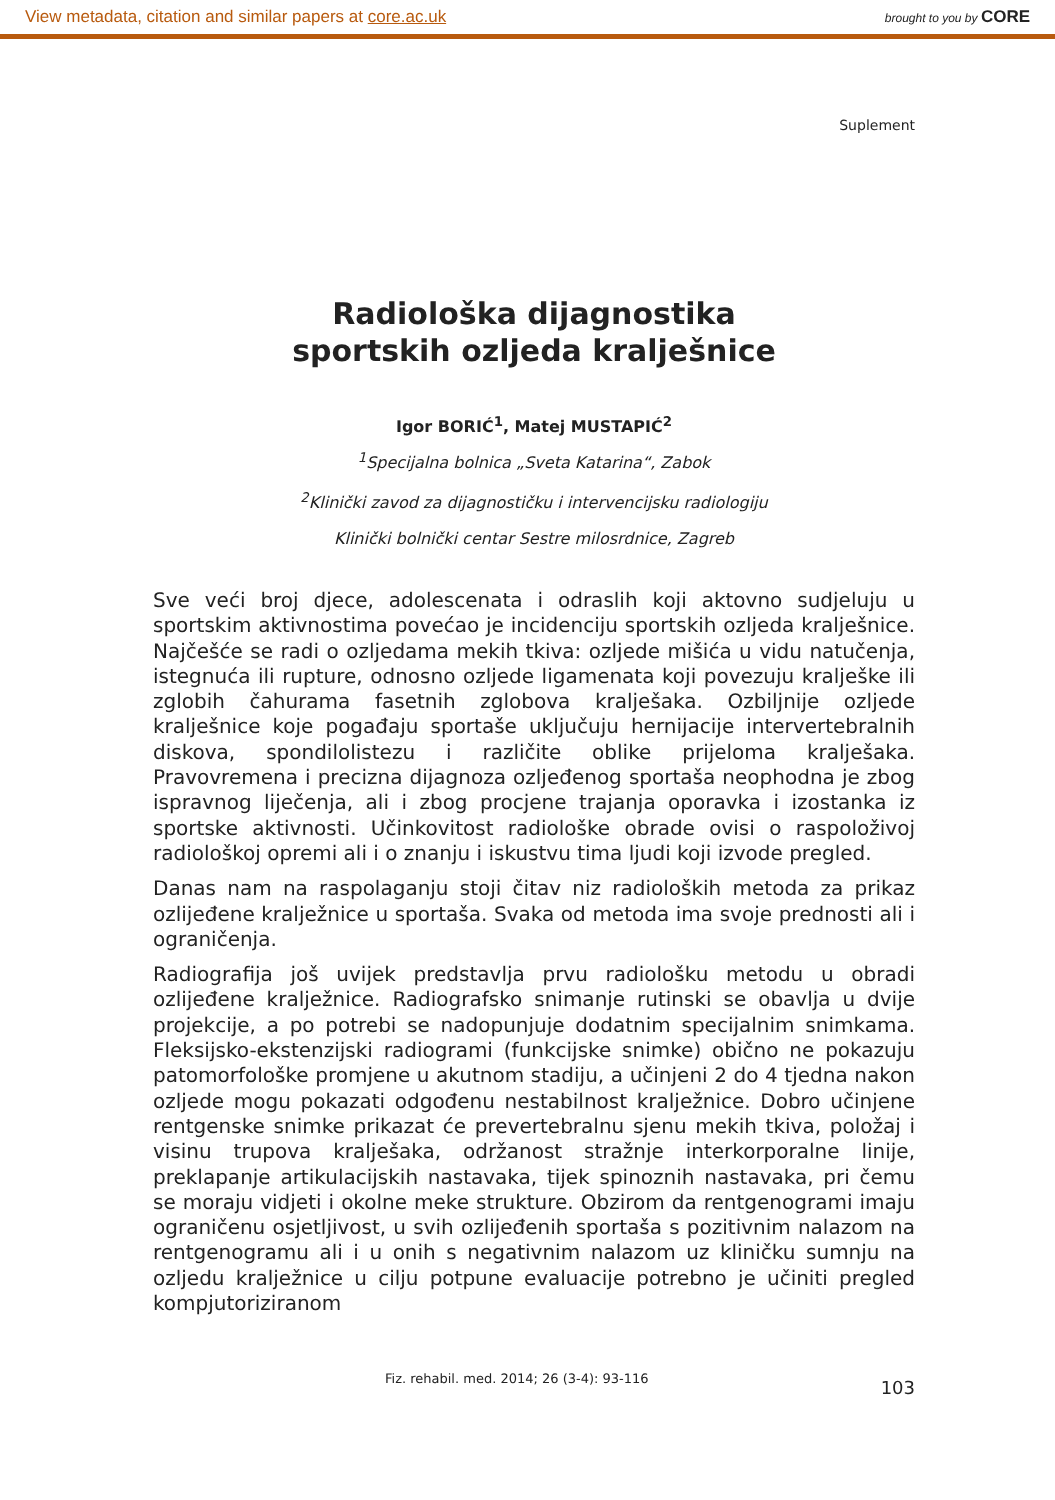View metadata, citation and similar papers at core.ac.uk brought to you by CORE
Suplement
Radiološka dijagnostika
sportskih ozljeda kralješnice
Igor BORIĆ<sup>1</sup>, Matej MUSTAPIĆ<sup>2</sup>
<sup>1</sup> Specijalna bolnica „Sveta Katarina“, Zabok
<sup>2</sup> Klinički zavod za dijagnostičku i intervencijsku radiologiju
Klinički bolnički centar Sestre milosrdnice, Zagreb
Sve veći broj djece, adolescenata i odraslih koji aktovno sudjeluju u sportskim aktivnostima povećao je incidenciju sportskih ozljeda kralješnice. Najčešće se radi o ozljedama mekih tkiva: ozljede mišića u vidu natučenja, istegnuća ili rupture, odnosno ozljede ligamenata koji povezuju kralješke ili zglobih čahurama fasetnih zglobova kralješaka. Ozbiljnije ozljede kralješnice koje pogađaju sportaše uključuju hernijacije intervertebralnih diskova, spondilolistezu i različite oblike prijeloma kralješaka. Pravovremena i precizna dijagnoza ozljeđenog sportaša neophodna je zbog ispravnog liječenja, ali i zbog procjene trajanja oporavka i izostanka iz sportske aktivnosti. Učinkovitost radiološke obrade ovisi o raspoloživoj radiološkoj opremi ali i o znanju i iskustvu tima ljudi koji izvode pregled.
Danas nam na raspolaganju stoji čitav niz radioloških metoda za prikaz ozlijeđene kralježnice u sportaša. Svaka od metoda ima svoje prednosti ali i ograničenja.
Radiografija još uvijek predstavlja prvu radiološku metodu u obradi ozlijeđene kralježnice. Radiografsko snimanje rutinski se obavlja u dvije projekcije, a po potrebi se nadopunjuje dodatnim specijalnim snimkama. Fleksijsko-ekstenzijski radiogrami (funkcijske snimke) obično ne pokazuju patomorfološke promjene u akutnom stadiju, a učinjeni 2 do 4 tjedna nakon ozljede mogu pokazati odgođenu nestabilnost kralježnice. Dobro učinjene rentgenske snimke prikazat će prevertebralnu sjenu mekih tkiva, položaj i visinu trupova kralješaka, održanost stražnje interkorporalne linije, preklapanje artikulacijskih nastavaka, tijek spinoznih nastavaka, pri čemu se moraju vidjeti i okolne meke strukture. Obzirom da rentgenogrami imaju ograničenu osjetljivost, u svih ozlijeđenih sportaša s pozitivnim nalazom na rentgenogramu ali i u onih s negativnim nalazom uz kliničku sumnju na ozljedu kralježnice u cilju potpune evaluacije potrebno je učiniti pregled kompjutoriziranom
Fiz. rehabil. med. 2014; 26 (3-4): 93-116 103